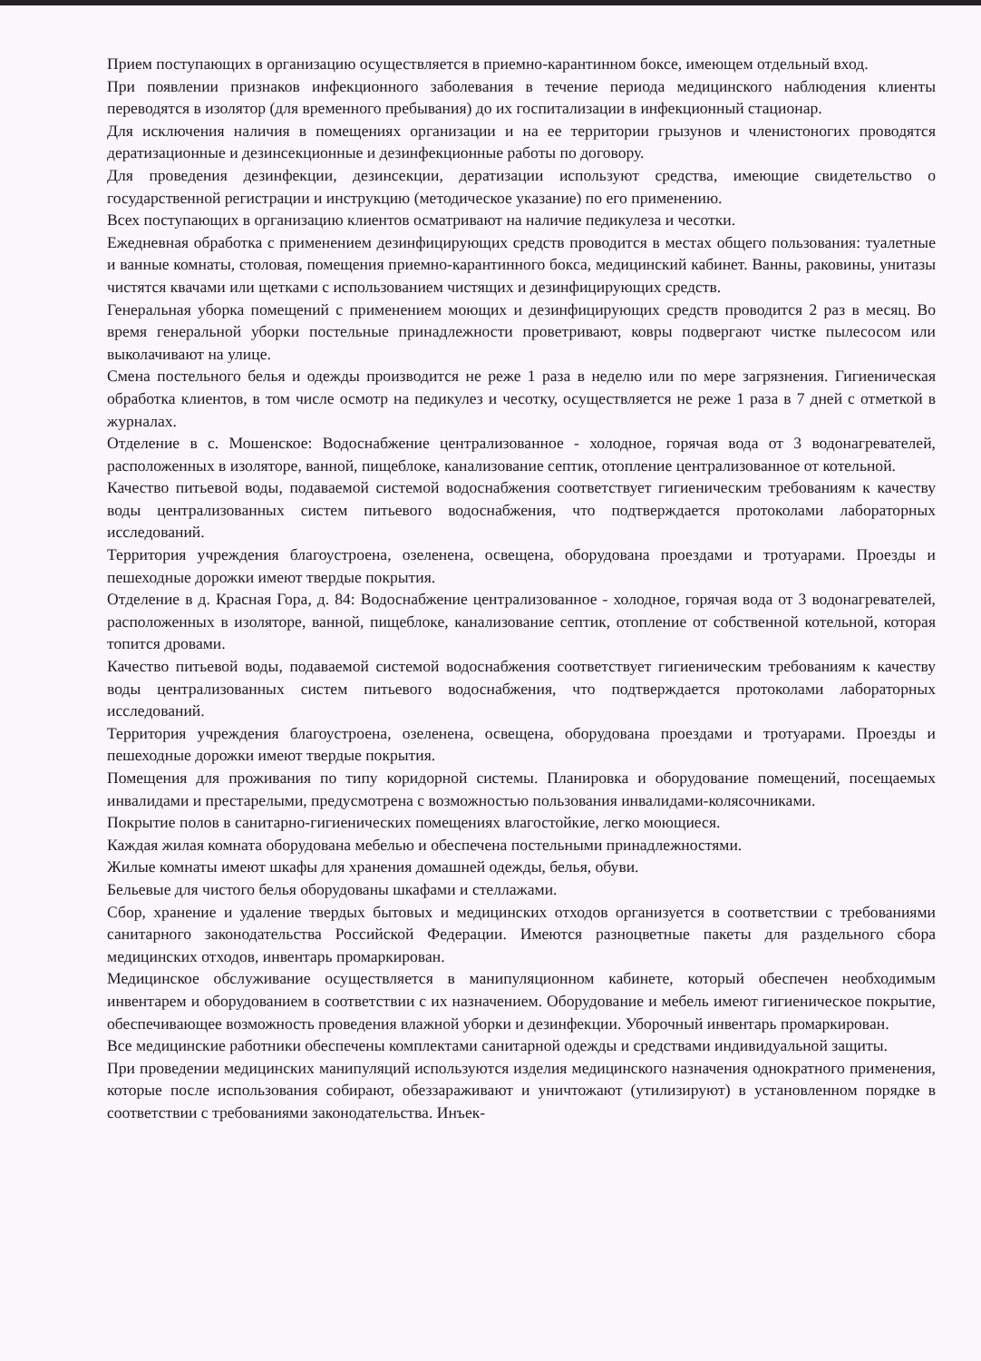Прием поступающих в организацию осуществляется в приемно-карантинном боксе, имеющем отдельный вход.
При появлении признаков инфекционного заболевания в течение периода медицинского наблюдения клиенты переводятся в изолятор (для временного пребывания) до их госпитализации в инфекционный стационар.
Для исключения наличия в помещениях организации и на ее территории грызунов и членистоногих проводятся дератизационные и дезинсекционные и дезинфекционные работы по договору.
Для проведения дезинфекции, дезинсекции, дератизации используют средства, имеющие свидетельство о государственной регистрации и инструкцию (методическое указание) по его применению.
Всех поступающих в организацию клиентов осматривают на наличие педикулеза и чесотки.
Ежедневная обработка с применением дезинфицирующих средств проводится в местах общего пользования: туалетные и ванные комнаты, столовая, помещения приемно-карантинного бокса, медицинский кабинет. Ванны, раковины, унитазы чистятся квачами или щетками с использованием чистящих и дезинфицирующих средств.
Генеральная уборка помещений с применением моющих и дезинфицирующих средств проводится 2 раз в месяц. Во время генеральной уборки постельные принадлежности проветривают, ковры подвергают чистке пылесосом или выколачивают на улице.
Смена постельного белья и одежды производится не реже 1 раза в неделю или по мере загрязнения. Гигиеническая обработка клиентов, в том числе осмотр на педикулез и чесотку, осуществляется не реже 1 раза в 7 дней с отметкой в журналах.
Отделение в с. Мошенское: Водоснабжение централизованное - холодное, горячая вода от 3 водонагревателей, расположенных в изоляторе, ванной, пищеблоке, канализование септик, отопление централизованное от котельной.
Качество питьевой воды, подаваемой системой водоснабжения соответствует гигиеническим требованиям к качеству воды централизованных систем питьевого водоснабжения, что подтверждается протоколами лабораторных исследований.
Территория учреждения благоустроена, озеленена, освещена, оборудована проездами и тротуарами. Проезды и пешеходные дорожки имеют твердые покрытия.
Отделение в д. Красная Гора, д. 84: Водоснабжение централизованное - холодное, горячая вода от 3 водонагревателей, расположенных в изоляторе, ванной, пищеблоке, канализование септик, отопление от собственной котельной, которая топится дровами.
Качество питьевой воды, подаваемой системой водоснабжения соответствует гигиеническим требованиям к качеству воды централизованных систем питьевого водоснабжения, что подтверждается протоколами лабораторных исследований.
Территория учреждения благоустроена, озеленена, освещена, оборудована проездами и тротуарами. Проезды и пешеходные дорожки имеют твердые покрытия.
Помещения для проживания по типу коридорной системы. Планировка и оборудование помещений, посещаемых инвалидами и престарелыми, предусмотрена с возможностью пользования инвалидами-колясочниками.
Покрытие полов в санитарно-гигиенических помещениях влагостойкие, легко моющиеся.
Каждая жилая комната оборудована мебелью и обеспечена постельными принадлежностями.
Жилые комнаты имеют шкафы для хранения домашней одежды, белья, обуви.
Бельевые для чистого белья оборудованы шкафами и стеллажами.
Сбор, хранение и удаление твердых бытовых и медицинских отходов организуется в соответствии с требованиями санитарного законодательства Российской Федерации. Имеются разноцветные пакеты для раздельного сбора медицинских отходов, инвентарь промаркирован.
Медицинское обслуживание осуществляется в манипуляционном кабинете, который обеспечен необходимым инвентарем и оборудованием в соответствии с их назначением. Оборудование и мебель имеют гигиеническое покрытие, обеспечивающее возможность проведения влажной уборки и дезинфекции. Уборочный инвентарь промаркирован.
Все медицинские работники обеспечены комплектами санитарной одежды и средствами индивидуальной защиты.
При проведении медицинских манипуляций используются изделия медицинского назначения однократного применения, которые после использования собирают, обеззараживают и уничтожают (утилизируют) в установленном порядке в соответствии с требованиями законодательства. Инъек-